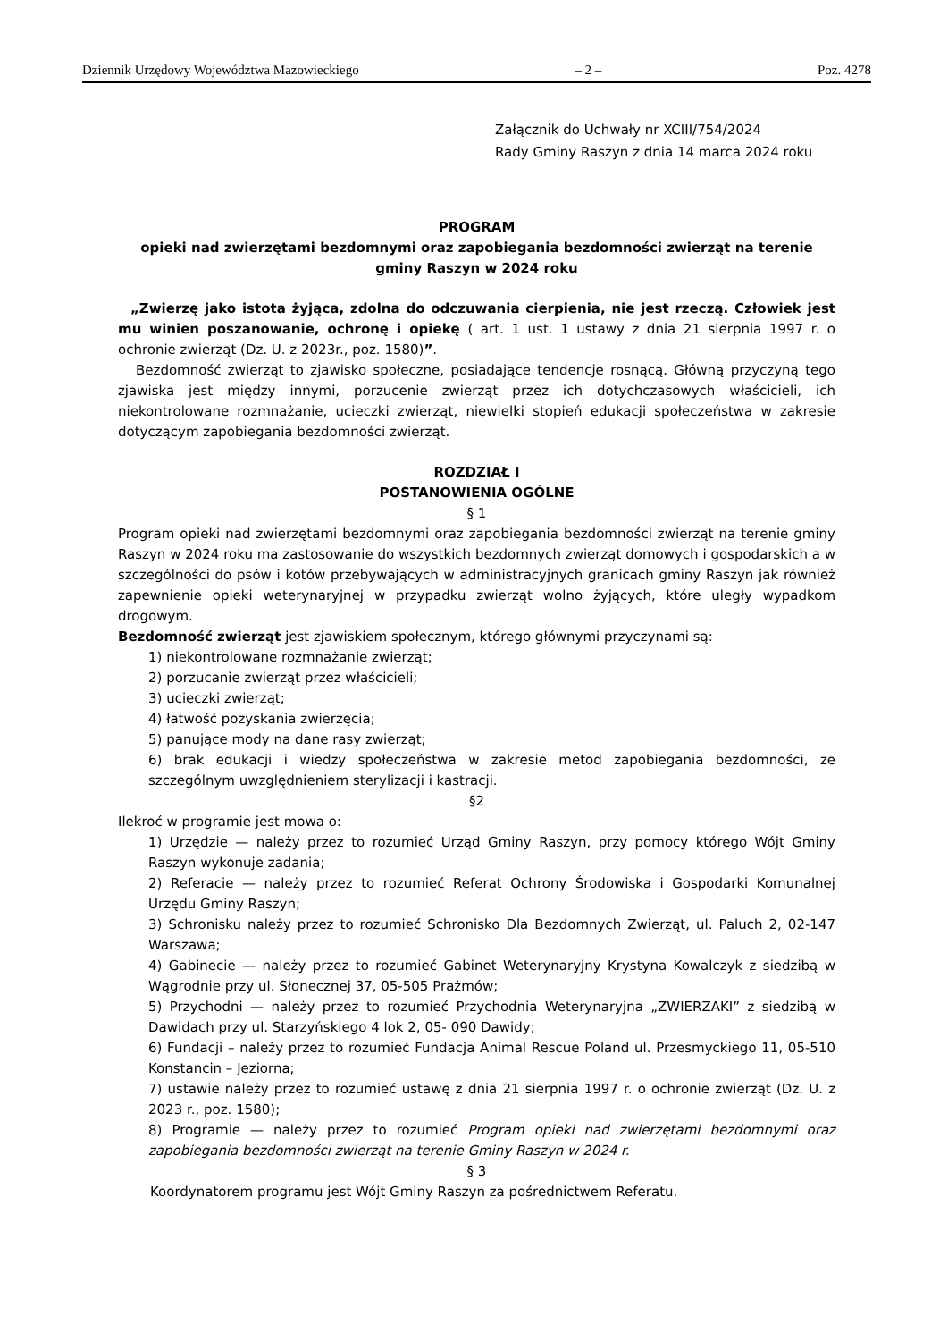Dziennik Urzędowy Województwa Mazowieckiego – 2 – Poz. 4278
Załącznik do Uchwały nr XCIII/754/2024
Rady Gminy Raszyn z dnia 14 marca 2024 roku
PROGRAM
opieki nad zwierzętami bezdomnymi oraz zapobiegania bezdomności zwierząt na terenie gminy Raszyn w 2024 roku
„Zwierzę jako istota żyjąca, zdolna do odczuwania cierpienia, nie jest rzeczą. Człowiek jest mu winien poszanowanie, ochronę i opiekę ( art. 1 ust. 1 ustawy z dnia 21 sierpnia 1997 r. o ochronie zwierząt (Dz. U. z 2023r., poz. 1580)”.
Bezdomność zwierząt to zjawisko społeczne, posiadające tendencje rosnącą. Główną przyczyną tego zjawiska jest między innymi, porzucenie zwierząt przez ich dotychczasowych właścicieli, ich niekontrolowane rozmnażanie, ucieczki zwierząt, niewielki stopień edukacji społeczeństwa w zakresie dotyczącym zapobiegania bezdomności zwierząt.
ROZDZIAŁ I
POSTANOWIENIA OGÓLNE
§ 1
Program opieki nad zwierzętami bezdomnymi oraz zapobiegania bezdomności zwierząt na terenie gminy Raszyn w 2024 roku ma zastosowanie do wszystkich bezdomnych zwierząt domowych i gospodarskich a w szczególności do psów i kotów przebywających w administracyjnych granicach gminy Raszyn jak również zapewnienie opieki weterynaryjnej w przypadku zwierząt wolno żyjących, które uległy wypadkom drogowym.
Bezdomność zwierząt jest zjawiskiem społecznym, którego głównymi przyczynami są:
1) niekontrolowane rozmnażanie zwierząt;
2) porzucanie zwierząt przez właścicieli;
3) ucieczki zwierząt;
4) łatwość pozyskania zwierzęcia;
5) panujące mody na dane rasy zwierząt;
6) brak edukacji i wiedzy społeczeństwa w zakresie metod zapobiegania bezdomności, ze szczególnym uwzględnieniem sterylizacji i kastracji.
§2
Ilekroć w programie jest mowa o:
1) Urzędzie — należy przez to rozumieć Urząd Gminy Raszyn, przy pomocy którego Wójt Gminy Raszyn wykonuje zadania;
2) Referacie — należy przez to rozumieć Referat Ochrony Środowiska i Gospodarki Komunalnej Urzędu Gminy Raszyn;
3) Schronisku należy przez to rozumieć Schronisko Dla Bezdomnych Zwierząt, ul. Paluch 2, 02-147 Warszawa;
4) Gabinecie — należy przez to rozumieć Gabinet Weterynaryjny Krystyna Kowalczyk z siedzibą w Wągrodnie przy ul. Słonecznej 37, 05-505 Prażmów;
5) Przychodni — należy przez to rozumieć Przychodnia Weterynaryjna „ZWIERZAKI” z siedzibą w Dawidach przy ul. Starzyńskiego 4 lok 2, 05- 090 Dawidy;
6) Fundacji – należy przez to rozumieć Fundacja Animal Rescue Poland ul. Przesmyckiego 11, 05-510 Konstancin – Jeziorna;
7) ustawie należy przez to rozumieć ustawę z dnia 21 sierpnia 1997 r. o ochronie zwierząt (Dz. U. z 2023 r., poz. 1580);
8) Programie — należy przez to rozumieć Program opieki nad zwierzętami bezdomnymi oraz zapobiegania bezdomności zwierząt na terenie Gminy Raszyn w 2024 r.
§ 3
Koordynatorem programu jest Wójt Gminy Raszyn za pośrednictwem Referatu.